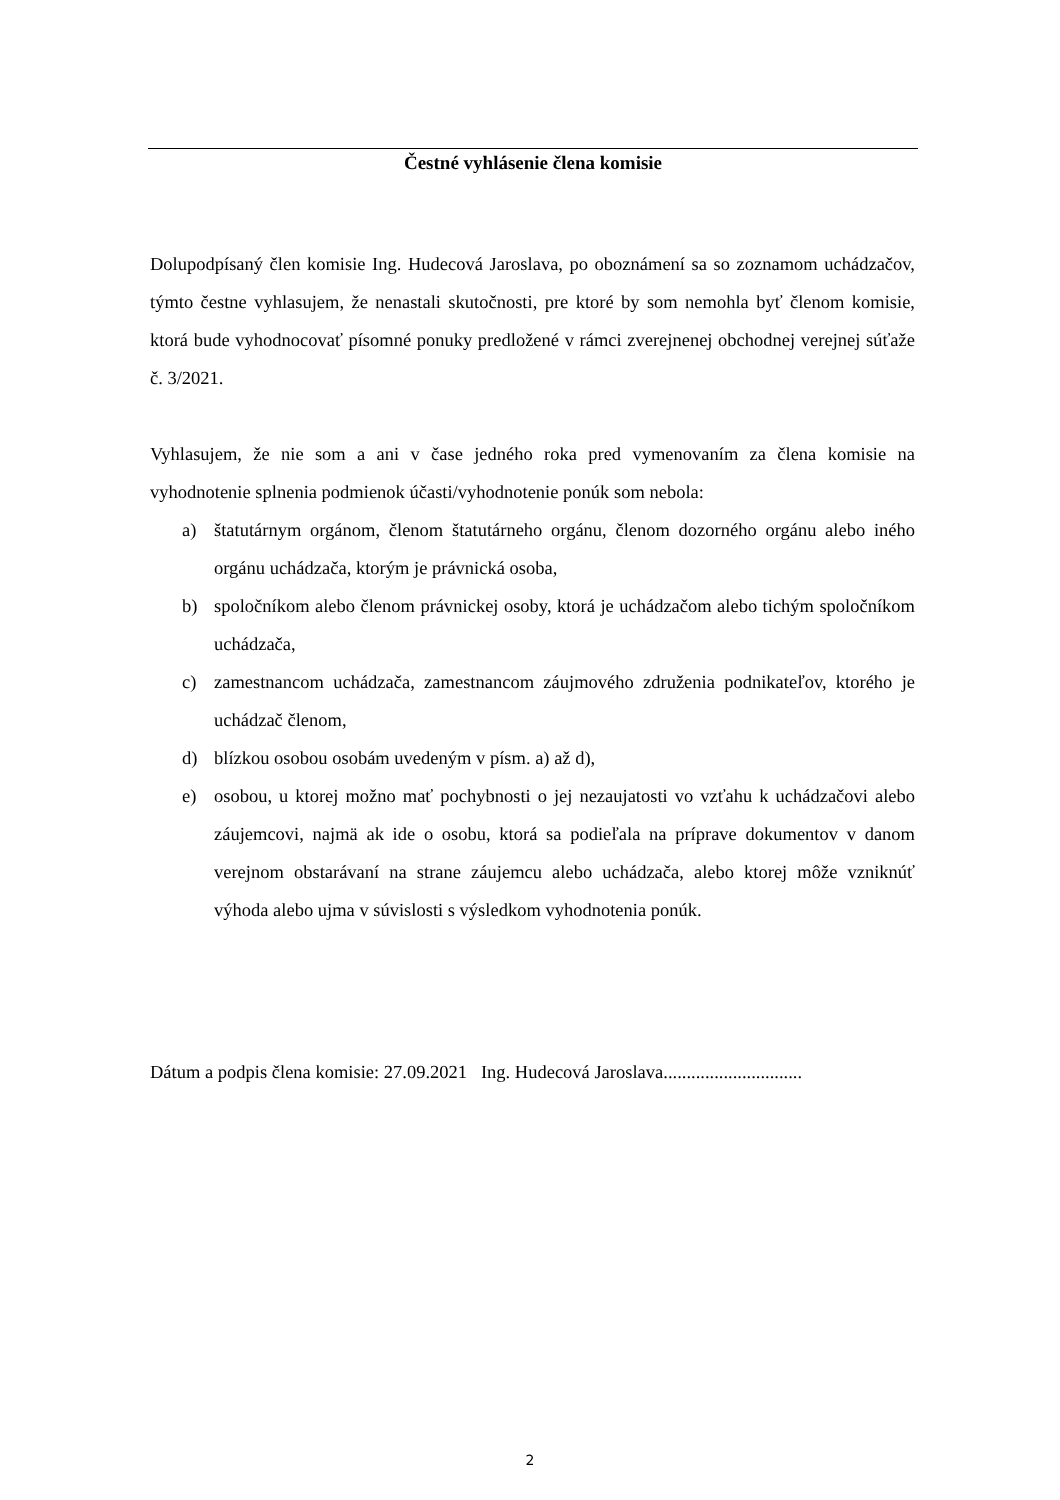Čestné vyhlásenie člena komisie
Dolupodpísaný člen komisie Ing. Hudecová Jaroslava, po oboznámení sa so zoznamom uchádzačov, týmto čestne vyhlasujem, že nenastali skutočnosti, pre ktoré by som nemohla byť členom komisie, ktorá bude vyhodnocovať písomné ponuky predložené v rámci zverejnenej obchodnej verejnej súťaže č. 3/2021.
Vyhlasujem, že nie som a ani v čase jedného roka pred vymenovaním za člena komisie na vyhodnotenie splnenia podmienok účasti/vyhodnotenie ponúk som nebola:
a) štatutárnym orgánom, členom štatutárneho orgánu, členom dozorného orgánu alebo iného orgánu uchádzača, ktorým je právnická osoba,
b) spoločníkom alebo členom právnickej osoby, ktorá je uchádzačom alebo tichým spoločníkom uchádzača,
c) zamestnancom uchádzača, zamestnancom záujmového združenia podnikateľov, ktorého je uchádzač členom,
d) blízkou osobou osobám uvedeným v písm. a) až d),
e) osobou, u ktorej možno mať pochybnosti o jej nezaujatosti vo vzťahu k uchádzačovi alebo záujemcovi, najmä ak ide o osobu, ktorá sa podieľala na príprave dokumentov v danom verejnom obstarávaní na strane záujemcu alebo uchádzača, alebo ktorej môže vzniknúť výhoda alebo ujma v súvislosti s výsledkom vyhodnotenia ponúk.
Dátum a podpis člena komisie: 27.09.2021 Ing. Hudecová Jaroslava..............................
2